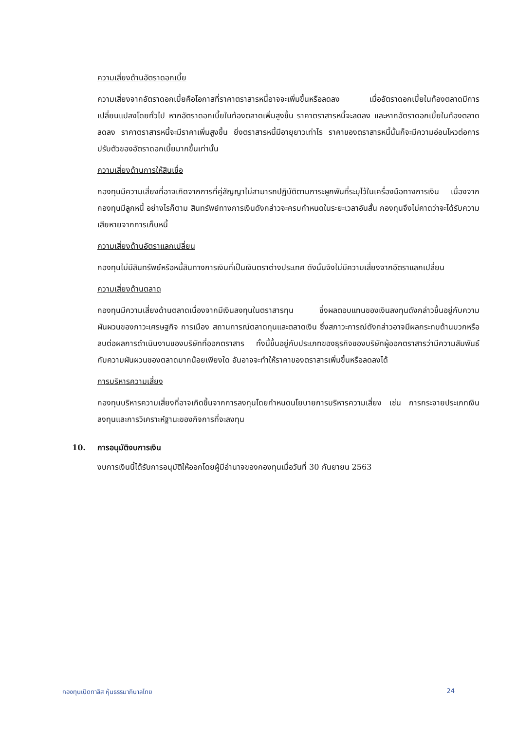ความเสี่ยงด้านอัตราดอกเบี้ย
ความเสี่ยงจากอัตราดอกเบี้ยคือโอกาสที่ราคาตราสารหนี้อาจจะเพิ่มขึ้นหรือลดลง เมื่ออัตราดอกเบี้ยในท้องตลาดมีการเปลี่ยนแปลงโดยทั่วไป หากอัตราดอกเบี้ยในท้องตลาดเพิ่มสูงขึ้น ราคาตราสารหนี้จะลดลง และหากอัตราดอกเบี้ยในท้องตลาดลดลง ราคาตราสารหนี้จะมีราคาเพิ่มสูงขึ้น ยิ่งตราสารหนี้มีอายุยาวเท่าไร ราคาของตราสารหนี้นั้นก็จะมีความอ่อนไหวต่อการปรับตัวของอัตราดอกเบี้ยมากขึ้นเท่านั้น
ความเสี่ยงด้านการให้สินเชื่อ
กองทุนมีความเสี่ยงที่อาจเกิดจากการที่คู่สัญญาไม่สามารถปฏิบัติตามภาระผูกพันที่ระบุไว้ในเครื่องมือทางการเงิน เนื่องจากกองทุนมีลูกหนี้ อย่างไรก็ตาม สินทรัพย์ทางการเงินดังกล่าวจะครบกำหนดในระยะเวลาอันสั้น กองทุนจึงไม่คาดว่าจะได้รับความเสียหายจากการเก็บหนี้
ความเสี่ยงด้านอัตราแลกเปลี่ยน
กองทุนไม่มีสินทรัพย์หรือหนี้สินทางการเงินที่เป็นเงินตราต่างประเทศ ดังนั้นจึงไม่มีความเสี่ยงจากอัตราแลกเปลี่ยน
ความเสี่ยงด้านตลาด
กองทุนมีความเสี่ยงด้านตลาดเนื่องจากมีเงินลงทุนในตราสารทุน ซึ่งผลตอบแทนของเงินลงทุนดังกล่าวขึ้นอยู่กับความผันผวนของภาวะเศรษฐกิจ การเมือง สถานการณ์ตลาดทุนและตลาดเงิน ซึ่งสภาวะการณ์ดังกล่าวอาจมีผลกระทบด้านบวกหรือลบต่อผลการดำเนินงานของบริษัทที่ออกตราสาร ทั้งนี้ขึ้นอยู่กับประเภทของธุรกิจของบริษัทผู้ออกตราสารว่ามีความสัมพันธ์กับความผันผวนของตลาดมากน้อยเพียงใด อันอาจจะทำให้ราคาของตราสารเพิ่มขึ้นหรือลดลงได้
การบริหารความเสี่ยง
กองทุนบริหารความเสี่ยงที่อาจเกิดขึ้นจากการลงทุนโดยกำหนดนโยบายการบริหารความเสี่ยง เช่น การกระจายประเภทเงินลงทุนและการวิเคราะห์ฐานะของกิจการที่จะลงทุน
10. การอนุมัติงบการเงิน
งบการเงินนี้ได้รับการอนุมัติให้ออกโดยผู้มีอำนาจของกองทุนเมื่อวันที่ 30 กันยายน 2563
กองทุนเปิดทาลิส หุ้นธรรมาภิบาลไทย 24